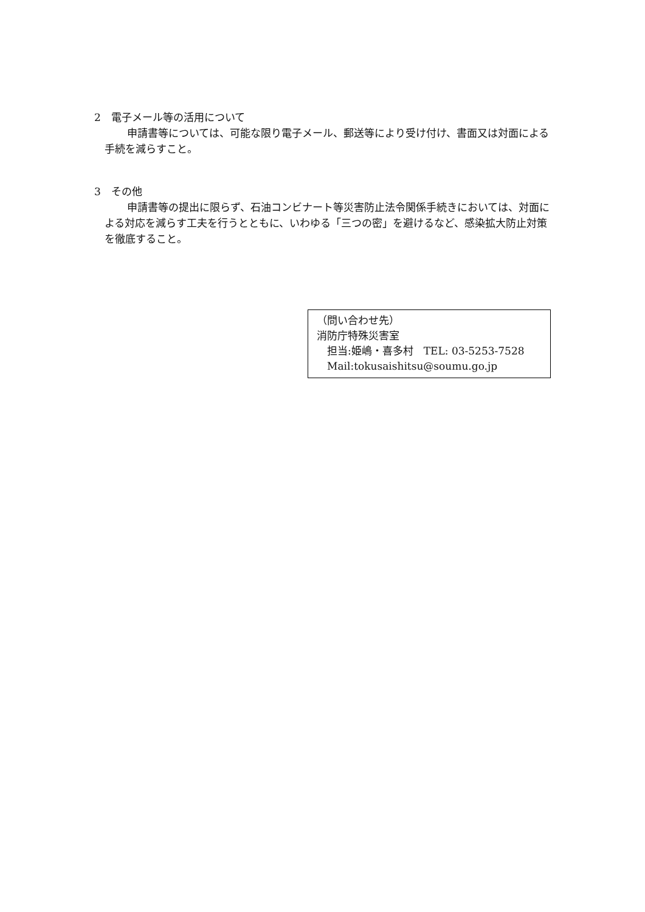2　電子メール等の活用について
申請書等については、可能な限り電子メール、郵送等により受け付け、書面又は対面による手続を減らすこと。
3　その他
申請書等の提出に限らず、石油コンビナート等災害防止法令関係手続きにおいては、対面による対応を減らす工夫を行うとともに、いわゆる「三つの密」を避けるなど、感染拡大防止対策を徹底すること。
（問い合わせ先）
消防庁特殊災害室
　担当:姫嶋・喜多村　TEL: 03-5253-7528
　Mail:tokusaishitsu@soumu.go.jp